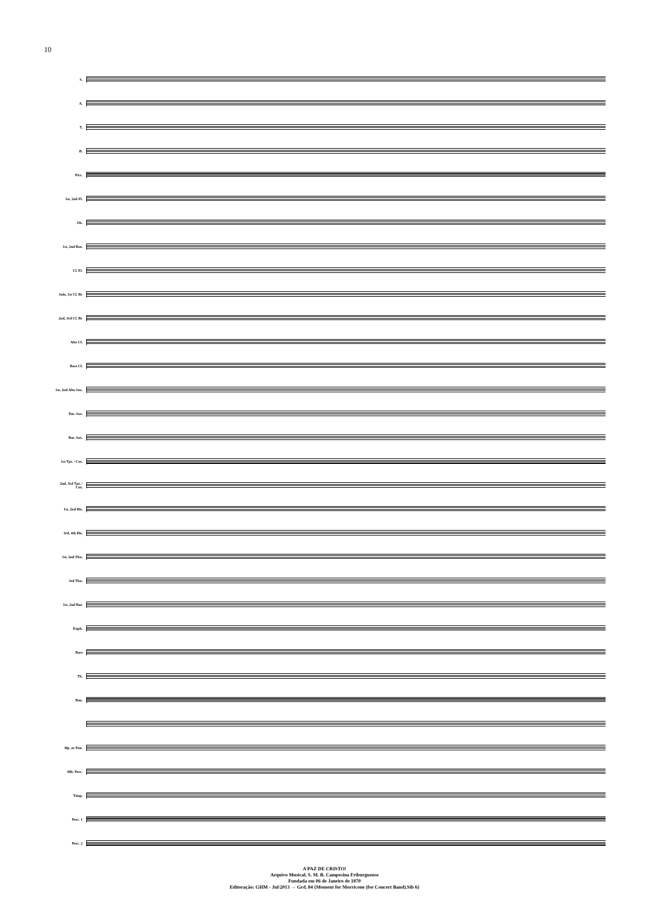10
S.
A.
T.
B.
Picc.
1st, 2nd Fl.
Ob.
1st, 2nd Bsn.
Cl. E♭
Solo, 1st Cl. B♭
2nd, 3rd Cl. B♭
Alto Cl.
Bass Cl.
1st, 2nd Alto Sax.
Ten. Sax.
Bar. Sax.
1st Tpt. / Cnt.
2nd, 3rd Tpt. / Cnt.
1st, 2nd Hn.
3rd, 4th Hn.
1st, 2nd Tbn.
3rd Tbn.
1st, 2nd Bar.
Euph.
Bass
Tb.
Ban.
Hp. or Pno.
Mlt. Perc.
Timp.
Perc. 1
Perc. 2
A PAZ DE CRISTO!
Arquivo Musical, S. M. B. Campesina Friburguense
Fundada em 06 de Janeiro de 1870
Editoração: GHM - Jul/2013 → Grd. 84 {Moment for Morricone (for Concert Band).Sib 6}